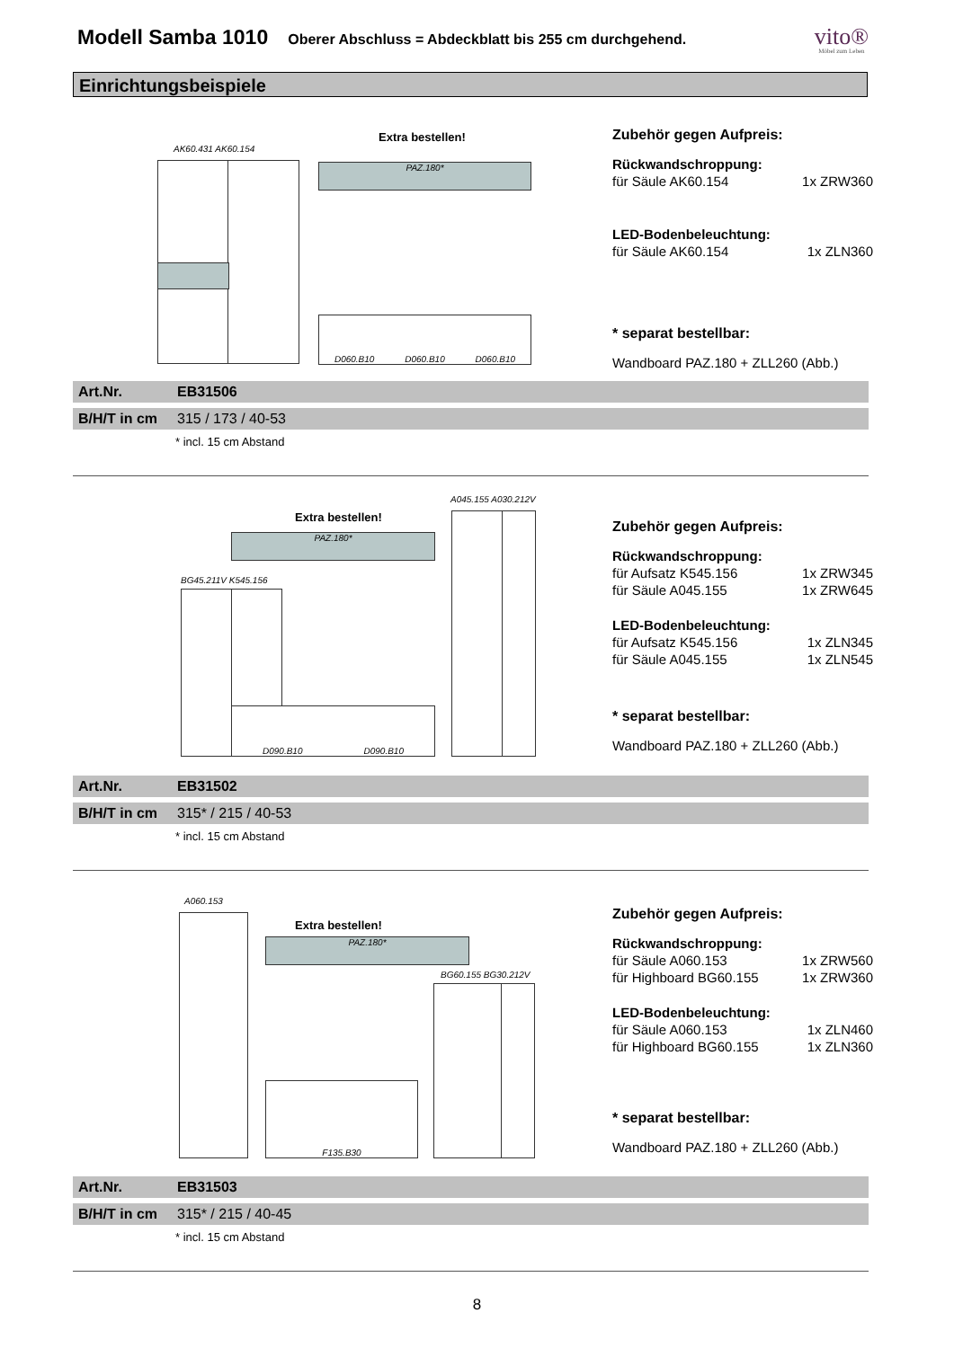Modell Samba 1010
Oberer Abschluss = Abdeckblatt bis 255 cm durchgehend.
vito®
Möbel zum Leben
Einrichtungsbeispiele
AK60.431 AK60.154
Extra bestellen!
PAZ.180*
D060.B10 D060.B10 D060.B10
Zubehör gegen Aufpreis:
Rückwandschroppung:
für Säule AK60.154 1x ZRW360
LED-Bodenbeleuchtung:
für Säule AK60.154 1x ZLN360
* separat bestellbar:
Wandboard PAZ.180 + ZLL260 (Abb.)
Art.Nr. EB31506
B/H/T in cm 315 / 173 / 40-53
* incl. 15 cm Abstand
A045.155 A030.212V
Extra bestellen!
PAZ.180*
BG45.211V K545.156
D090.B10 D090.B10
Zubehör gegen Aufpreis:
Rückwandschroppung:
für Aufsatz K545.156 1x ZRW345
für Säule A045.155 1x ZRW645
LED-Bodenbeleuchtung:
für Aufsatz K545.156 1x ZLN345
für Säule A045.155 1x ZLN545
* separat bestellbar:
Wandboard PAZ.180 + ZLL260 (Abb.)
Art.Nr. EB31502
B/H/T in cm 315* / 215 / 40-53
* incl. 15 cm Abstand
A060.153
Extra bestellen!
PAZ.180*
BG60.155 BG30.212V
F135.B30
Zubehör gegen Aufpreis:
Rückwandschroppung:
für Säule A060.153 1x ZRW560
für Highboard BG60.155 1x ZRW360
LED-Bodenbeleuchtung:
für Säule A060.153 1x ZLN460
für Highboard BG60.155 1x ZLN360
* separat bestellbar:
Wandboard PAZ.180 + ZLL260 (Abb.)
Art.Nr. EB31503
B/H/T in cm 315* / 215 / 40-45
* incl. 15 cm Abstand
8